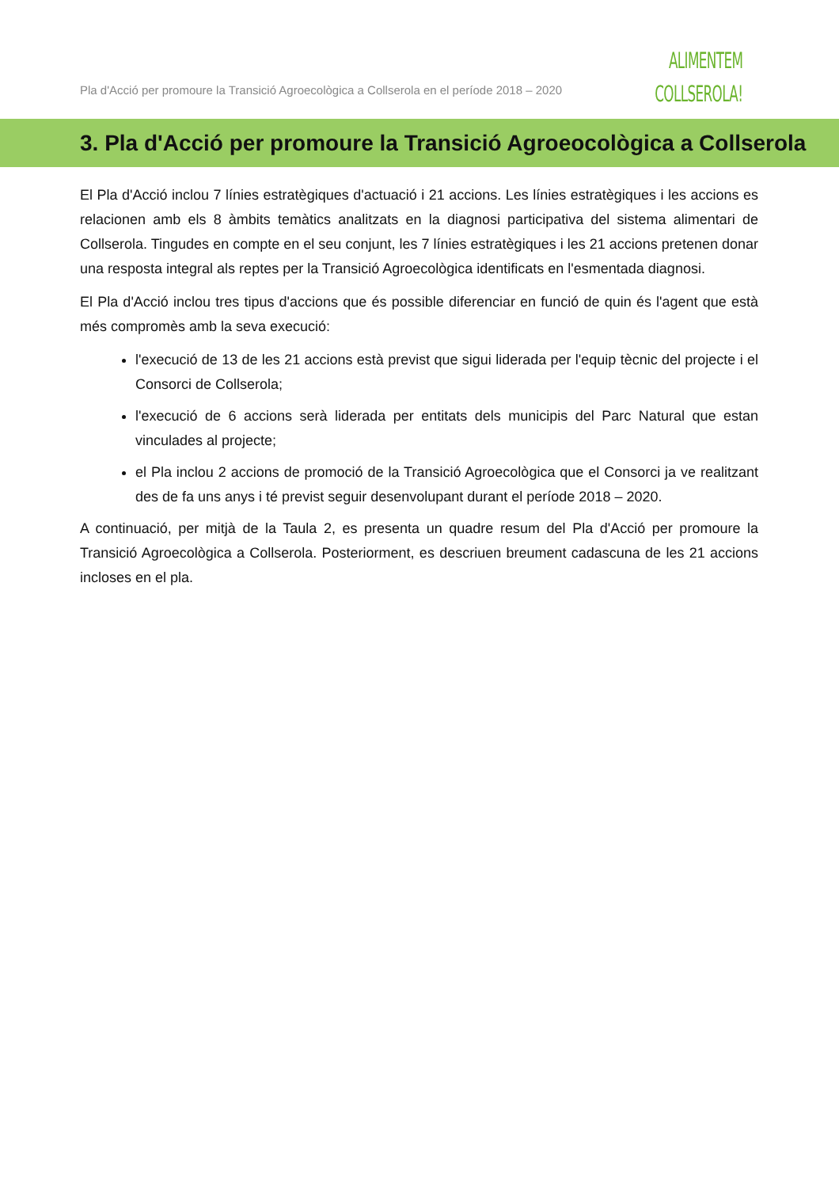Pla d'Acció per promoure la Transició Agroecològica a Collserola en el període 2018 – 2020
ALIMENTEM
COLLSEROLA!
3. Pla d'Acció per promoure la Transició Agroeocològica a Collserola
El Pla d'Acció inclou 7 línies estratègiques d'actuació i 21 accions. Les línies estratègiques i les accions es relacionen amb els 8 àmbits temàtics analitzats en la diagnosi participativa del sistema alimentari de Collserola. Tingudes en compte en el seu conjunt, les 7 línies estratègiques i les 21 accions pretenen donar una resposta integral als reptes per la Transició Agroecològica identificats en l'esmentada diagnosi.
El Pla d'Acció inclou tres tipus d'accions que és possible diferenciar en funció de quin és l'agent que està més compromès amb la seva execució:
l'execució de 13 de les 21 accions està previst que sigui liderada per l'equip tècnic del projecte i el Consorci de Collserola;
l'execució de 6 accions serà liderada per entitats dels municipis del Parc Natural que estan vinculades al projecte;
el Pla inclou 2 accions de promoció de la Transició Agroecològica que el Consorci ja ve realitzant des de fa uns anys i té previst seguir desenvolupant durant el període 2018 – 2020.
A continuació, per mitjà de la Taula 2, es presenta un quadre resum del Pla d'Acció per promoure la Transició Agroecològica a Collserola. Posteriorment, es descriuen breument cadascuna de les 21 accions incloses en el pla.